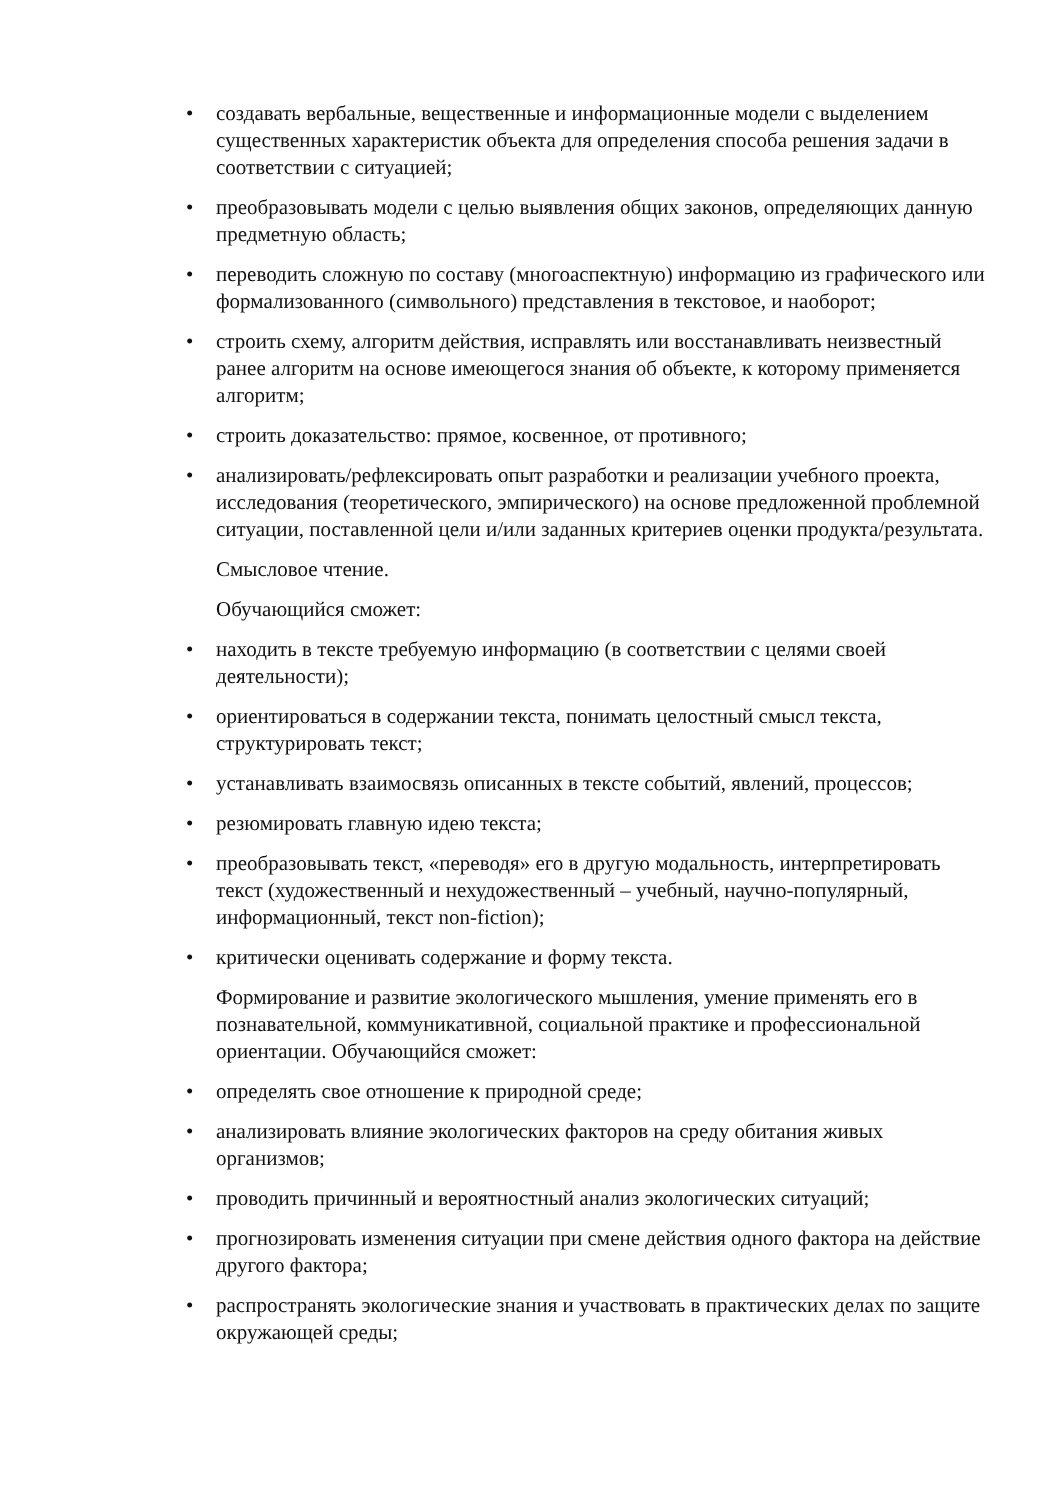• создавать вербальные, вещественные и информационные модели с выделением существенных характеристик объекта для определения способа решения задачи в соответствии с ситуацией;
• преобразовывать модели с целью выявления общих законов, определяющих данную предметную область;
• переводить сложную по составу (многоаспектную) информацию из графического или формализованного (символьного) представления в текстовое, и наоборот;
• строить схему, алгоритм действия, исправлять или восстанавливать неизвестный ранее алгоритм на основе имеющегося знания об объекте, к которому применяется алгоритм;
• строить доказательство: прямое, косвенное, от противного;
• анализировать/рефлексировать опыт разработки и реализации учебного проекта, исследования (теоретического, эмпирического) на основе предложенной проблемной ситуации, поставленной цели и/или заданных критериев оценки продукта/результата.
Смысловое чтение.
Обучающийся сможет:
• находить в тексте требуемую информацию (в соответствии с целями своей деятельности);
• ориентироваться в содержании текста, понимать целостный смысл текста, структурировать текст;
• устанавливать взаимосвязь описанных в тексте событий, явлений, процессов;
• резюмировать главную идею текста;
• преобразовывать текст, «переводя» его в другую модальность, интерпретировать текст (художественный и нехудожественный – учебный, научно-популярный, информационный, текст non-fiction);
• критически оценивать содержание и форму текста.
Формирование и развитие экологического мышления, умение применять его в познавательной, коммуникативной, социальной практике и профессиональной ориентации. Обучающийся сможет:
• определять свое отношение к природной среде;
• анализировать влияние экологических факторов на среду обитания живых организмов;
• проводить причинный и вероятностный анализ экологических ситуаций;
• прогнозировать изменения ситуации при смене действия одного фактора на действие другого фактора;
• распространять экологические знания и участвовать в практических делах по защите окружающей среды;